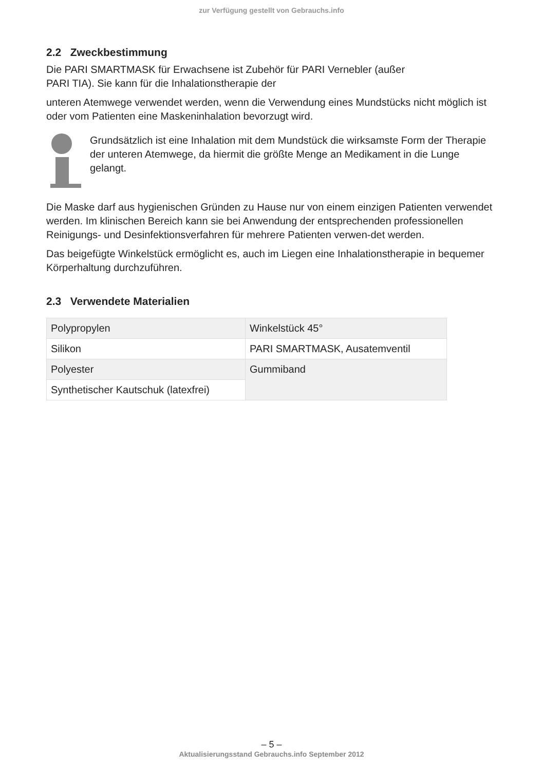zur Verfügung gestellt von Gebrauchs.info
2.2 Zweckbestimmung
Die PARI SMARTMASK für Erwachsene ist Zubehör für PARI Vernebler (außer
PARI TIA). Sie kann für die Inhalationstherapie der
unteren Atemwege verwendet werden, wenn die Verwendung eines Mundstücks nicht möglich ist oder vom Patienten eine Maskeninhalation bevorzugt wird.
Grundsätzlich ist eine Inhalation mit dem Mundstück die wirksamste Form der Therapie der unteren Atemwege, da hiermit die größte Menge an Medikament in die Lunge gelangt.
Die Maske darf aus hygienischen Gründen zu Hause nur von einem einzigen Patienten verwendet werden. Im klinischen Bereich kann sie bei Anwendung der entsprechenden professionellen Reinigungs- und Desinfektionsverfahren für mehrere Patienten verwen-det werden.
Das beigefügte Winkelstück ermöglicht es, auch im Liegen eine Inhalationstherapie in bequemer Körperhaltung durchzuführen.
2.3 Verwendete Materialien
| Polypropylen | Winkelstück 45° |
| Silikon | PARI SMARTMASK, Ausatemventil |
| Polyester | Gummiband |
| Synthetischer Kautschuk (latexfrei) | |
– 5 –
Aktualisierungsstand Gebrauchs.info September 2012